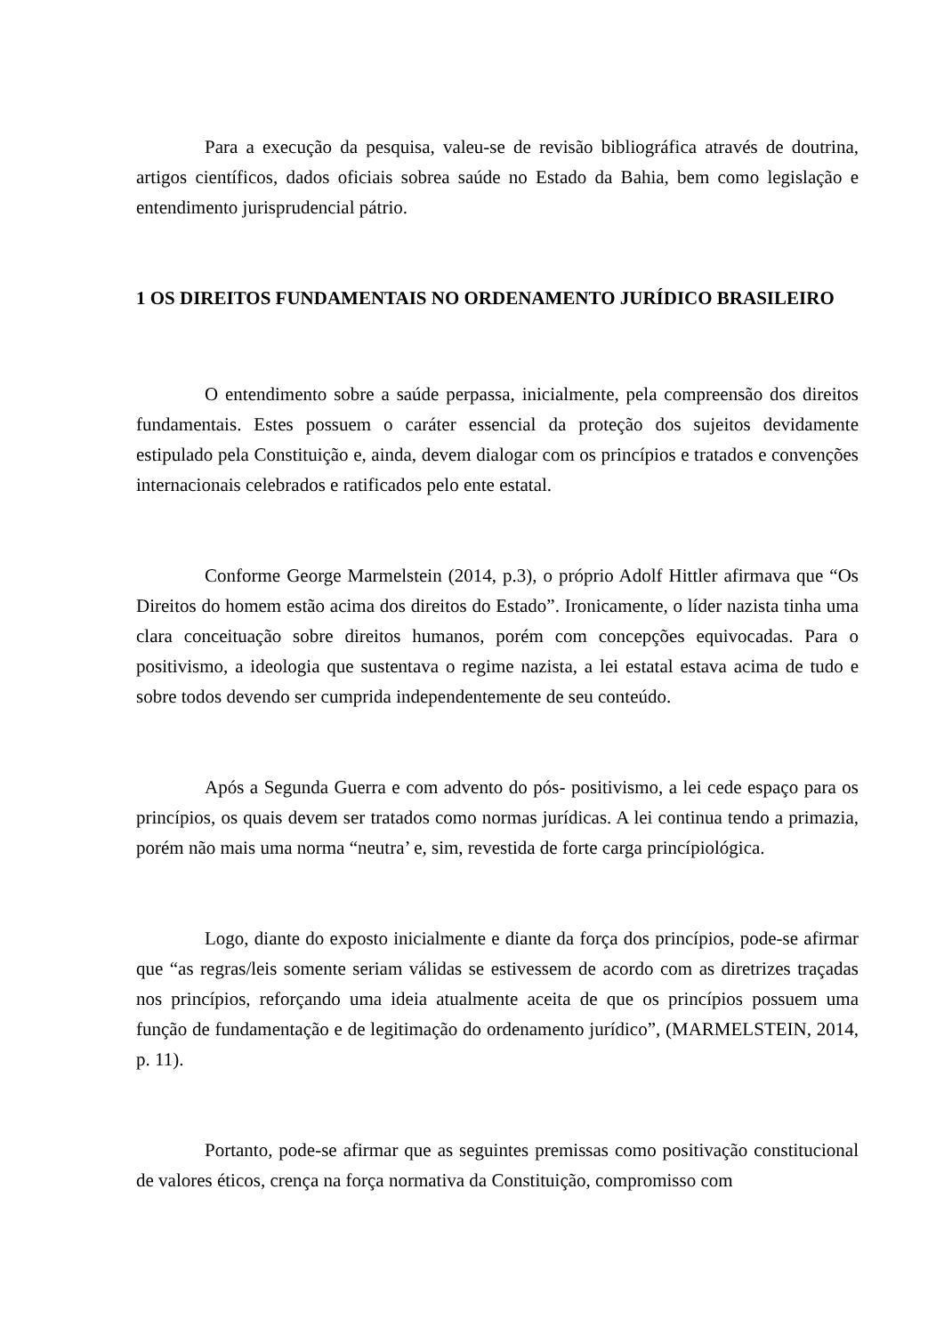Para a execução da pesquisa, valeu-se de revisão bibliográfica através de doutrina, artigos científicos, dados oficiais sobrea saúde no Estado da Bahia, bem como legislação e entendimento jurisprudencial pátrio.
1 OS DIREITOS FUNDAMENTAIS NO ORDENAMENTO JURÍDICO BRASILEIRO
O entendimento sobre a saúde perpassa, inicialmente, pela compreensão dos direitos fundamentais. Estes possuem o caráter essencial da proteção dos sujeitos devidamente estipulado pela Constituição e, ainda, devem dialogar com os princípios e tratados e convenções internacionais celebrados e ratificados pelo ente estatal.
Conforme George Marmelstein (2014, p.3), o próprio Adolf Hittler afirmava que “Os Direitos do homem estão acima dos direitos do Estado”. Ironicamente, o líder nazista tinha uma clara conceituação sobre direitos humanos, porém com concepções equivocadas. Para o positivismo, a ideologia que sustentava o regime nazista, a lei estatal estava acima de tudo e sobre todos devendo ser cumprida independentemente de seu conteúdo.
Após a Segunda Guerra e com advento do pós- positivismo, a lei cede espaço para os princípios, os quais devem ser tratados como normas jurídicas. A lei continua tendo a primazia, porém não mais uma norma “neutra’ e, sim, revestida de forte carga princípiológica.
Logo, diante do exposto inicialmente e diante da força dos princípios, pode-se afirmar que “as regras/leis somente seriam válidas se estivessem de acordo com as diretrizes traçadas nos princípios, reforçando uma ideia atualmente aceita de que os princípios possuem uma função de fundamentação e de legitimação do ordenamento jurídico”, (MARMELSTEIN, 2014, p. 11).
Portanto, pode-se afirmar que as seguintes premissas como positivação constitucional de valores éticos, crença na força normativa da Constituição, compromisso com